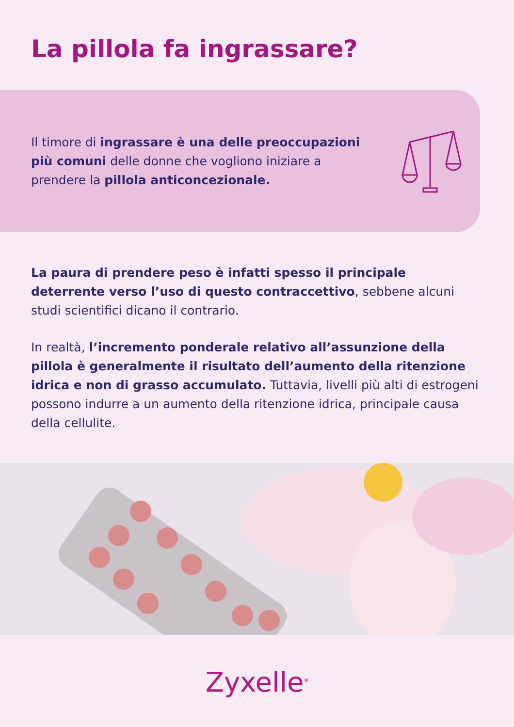La pillola fa ingrassare?
Il timore di ingrassare è una delle preoccupazioni più comuni delle donne che vogliono iniziare a prendere la pillola anticoncezionale.
La paura di prendere peso è infatti spesso il principale deterrente verso l’uso di questo contraccettivo, sebbene alcuni studi scientifici dicano il contrario.
In realtà, l’incremento ponderale relativo all’assunzione della pillola è generalmente il risultato dell’aumento della ritenzione idrica e non di grasso accumulato. Tuttavia, livelli più alti di estrogeni possono indurre a un aumento della ritenzione idrica, principale causa della cellulite.
Zyxelle<sup>®</sup>